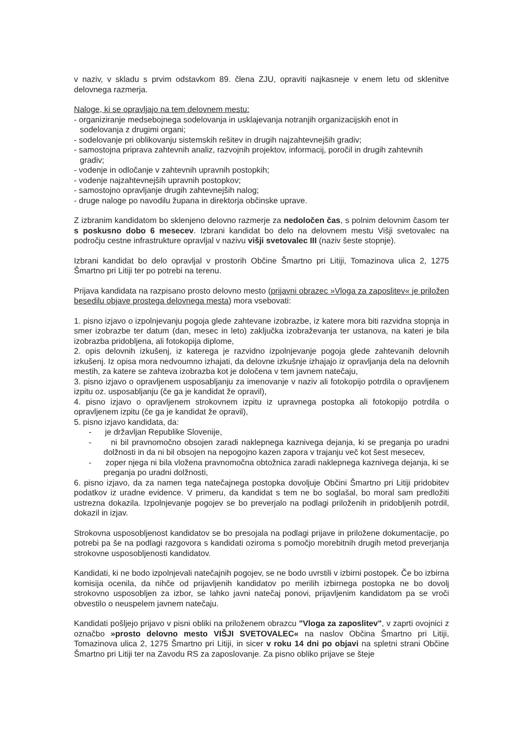v naziv, v skladu s prvim odstavkom 89. člena ZJU, opraviti najkasneje v enem letu od sklenitve delovnega razmerja.
Naloge, ki se opravljajo na tem delovnem mestu:
- organiziranje medsebojnega sodelovanja in usklajevanja notranjih organizacijskih enot in
sodelovanja z drugimi organi;
- sodelovanje pri oblikovanju sistemskih rešitev in drugih najzahtevnejših gradiv;
- samostojna priprava zahtevnih analiz, razvojnih projektov, informacij, poročil in drugih zahtevnih
gradiv;
- vodenje in odločanje v zahtevnih upravnih postopkih;
- vodenje najzahtevnejših upravnih postopkov;
- samostojno opravljanje drugih zahtevnejših nalog;
- druge naloge po navodilu župana in direktorja občinske uprave.
Z izbranim kandidatom bo sklenjeno delovno razmerje za nedoločen čas, s polnim delovnim časom ter s poskusno dobo 6 mesecev. Izbrani kandidat bo delo na delovnem mestu Višji svetovalec na področju cestne infrastrukture opravljal v nazivu višji svetovalec III (naziv šeste stopnje).
Izbrani kandidat bo delo opravljal v prostorih Občine Šmartno pri Litiji, Tomazinova ulica 2, 1275 Šmartno pri Litiji ter po potrebi na terenu.
Prijava kandidata na razpisano prosto delovno mesto (prijavni obrazec »Vloga za zaposlitev« je priložen besedilu objave prostega delovnega mesta) mora vsebovati:
1. pisno izjavo o izpolnjevanju pogoja glede zahtevane izobrazbe, iz katere mora biti razvidna stopnja in smer izobrazbe ter datum (dan, mesec in leto) zaključka izobraževanja ter ustanova, na kateri je bila izobrazba pridobljena, ali fotokopija diplome,
2. opis delovnih izkušenj, iz katerega je razvidno izpolnjevanje pogoja glede zahtevanih delovnih izkušenj. Iz opisa mora nedvoumno izhajati, da delovne izkušnje izhajajo iz opravljanja dela na delovnih mestih, za katere se zahteva izobrazba kot je določena v tem javnem natečaju,
3. pisno izjavo o opravljenem usposabljanju za imenovanje v naziv ali fotokopijo potrdila o opravljenem izpitu oz. usposabljanju (če ga je kandidat že opravil),
4. pisno izjavo o opravljenem strokovnem izpitu iz upravnega postopka ali fotokopijo potrdila o opravljenem izpitu (če ga je kandidat že opravil),
5. pisno izjavo kandidata, da:
- je državljan Republike Slovenije,
- ni bil pravnomočno obsojen zaradi naklepnega kaznivega dejanja, ki se preganja po uradni dolžnosti in da ni bil obsojen na nepogojno kazen zapora v trajanju več kot šest mesecev,
- zoper njega ni bila vložena pravnomočna obtožnica zaradi naklepnega kaznivega dejanja, ki se preganja po uradni dolžnosti,
6. pisno izjavo, da za namen tega natečajnega postopka dovoljuje Občini Šmartno pri Litiji pridobitev podatkov iz uradne evidence. V primeru, da kandidat s tem ne bo soglašal, bo moral sam predložiti ustrezna dokazila. Izpolnjevanje pogojev se bo preverjalo na podlagi priloženih in pridobljenih potrdil, dokazil in izjav.
Strokovna usposobljenost kandidatov se bo presojala na podlagi prijave in priložene dokumentacije, po potrebi pa še na podlagi razgovora s kandidati oziroma s pomočjo morebitnih drugih metod preverjanja strokovne usposobljenosti kandidatov.
Kandidati, ki ne bodo izpolnjevali natečajnih pogojev, se ne bodo uvrstili v izbirni postopek. Če bo izbirna komisija ocenila, da nihče od prijavljenih kandidatov po merilih izbirnega postopka ne bo dovolj strokovno usposobljen za izbor, se lahko javni natečaj ponovi, prijavljenim kandidatom pa se vroči obvestilo o neuspelem javnem natečaju.
Kandidati pošljejo prijavo v pisni obliki na priloženem obrazcu "Vloga za zaposlitev", v zaprti ovojnici z označbo »prosto delovno mesto VIŠJI SVETOVALEC« na naslov Občina Šmartno pri Litiji, Tomazinova ulica 2, 1275 Šmartno pri Litiji, in sicer v roku 14 dni po objavi na spletni strani Občine Šmartno pri Litiji ter na Zavodu RS za zaposlovanje. Za pisno obliko prijave se šteje